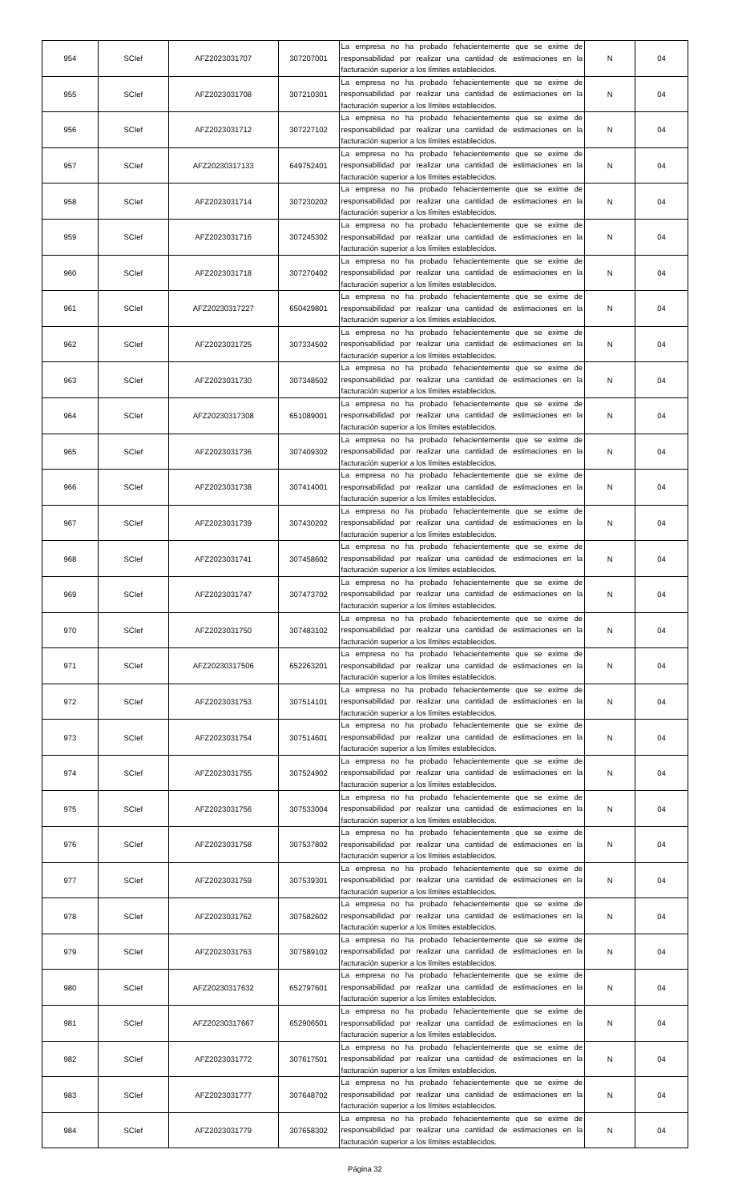| 954 | SCIef | AFZ2023031707 | 307207001 | La empresa no ha probado fehacientemente que se exime de responsabilidad por realizar una cantidad de estimaciones en la facturación superior a los límites establecidos. | N | 04 |
| 955 | SCIef | AFZ2023031708 | 307210301 | La empresa no ha probado fehacientemente que se exime de responsabilidad por realizar una cantidad de estimaciones en la facturación superior a los límites establecidos. | N | 04 |
| 956 | SCIef | AFZ2023031712 | 307227102 | La empresa no ha probado fehacientemente que se exime de responsabilidad por realizar una cantidad de estimaciones en la facturación superior a los límites establecidos. | N | 04 |
| 957 | SCIef | AFZ20230317133 | 649752401 | La empresa no ha probado fehacientemente que se exime de responsabilidad por realizar una cantidad de estimaciones en la facturación superior a los límites establecidos. | N | 04 |
| 958 | SCIef | AFZ2023031714 | 307230202 | La empresa no ha probado fehacientemente que se exime de responsabilidad por realizar una cantidad de estimaciones en la facturación superior a los límites establecidos. | N | 04 |
| 959 | SCIef | AFZ2023031716 | 307245302 | La empresa no ha probado fehacientemente que se exime de responsabilidad por realizar una cantidad de estimaciones en la facturación superior a los límites establecidos. | N | 04 |
| 960 | SCIef | AFZ2023031718 | 307270402 | La empresa no ha probado fehacientemente que se exime de responsabilidad por realizar una cantidad de estimaciones en la facturación superior a los límites establecidos. | N | 04 |
| 961 | SCIef | AFZ20230317227 | 650429801 | La empresa no ha probado fehacientemente que se exime de responsabilidad por realizar una cantidad de estimaciones en la facturación superior a los límites establecidos. | N | 04 |
| 962 | SCIef | AFZ2023031725 | 307334502 | La empresa no ha probado fehacientemente que se exime de responsabilidad por realizar una cantidad de estimaciones en la facturación superior a los límites establecidos. | N | 04 |
| 963 | SCIef | AFZ2023031730 | 307348502 | La empresa no ha probado fehacientemente que se exime de responsabilidad por realizar una cantidad de estimaciones en la facturación superior a los límites establecidos. | N | 04 |
| 964 | SCIef | AFZ20230317308 | 651089001 | La empresa no ha probado fehacientemente que se exime de responsabilidad por realizar una cantidad de estimaciones en la facturación superior a los límites establecidos. | N | 04 |
| 965 | SCIef | AFZ2023031736 | 307409302 | La empresa no ha probado fehacientemente que se exime de responsabilidad por realizar una cantidad de estimaciones en la facturación superior a los límites establecidos. | N | 04 |
| 966 | SCIef | AFZ2023031738 | 307414001 | La empresa no ha probado fehacientemente que se exime de responsabilidad por realizar una cantidad de estimaciones en la facturación superior a los límites establecidos. | N | 04 |
| 967 | SCIef | AFZ2023031739 | 307430202 | La empresa no ha probado fehacientemente que se exime de responsabilidad por realizar una cantidad de estimaciones en la facturación superior a los límites establecidos. | N | 04 |
| 968 | SCIef | AFZ2023031741 | 307458602 | La empresa no ha probado fehacientemente que se exime de responsabilidad por realizar una cantidad de estimaciones en la facturación superior a los límites establecidos. | N | 04 |
| 969 | SCIef | AFZ2023031747 | 307473702 | La empresa no ha probado fehacientemente que se exime de responsabilidad por realizar una cantidad de estimaciones en la facturación superior a los límites establecidos. | N | 04 |
| 970 | SCIef | AFZ2023031750 | 307483102 | La empresa no ha probado fehacientemente que se exime de responsabilidad por realizar una cantidad de estimaciones en la facturación superior a los límites establecidos. | N | 04 |
| 971 | SCIef | AFZ20230317506 | 652263201 | La empresa no ha probado fehacientemente que se exime de responsabilidad por realizar una cantidad de estimaciones en la facturación superior a los límites establecidos. | N | 04 |
| 972 | SCIef | AFZ2023031753 | 307514101 | La empresa no ha probado fehacientemente que se exime de responsabilidad por realizar una cantidad de estimaciones en la facturación superior a los límites establecidos. | N | 04 |
| 973 | SCIef | AFZ2023031754 | 307514601 | La empresa no ha probado fehacientemente que se exime de responsabilidad por realizar una cantidad de estimaciones en la facturación superior a los límites establecidos. | N | 04 |
| 974 | SCIef | AFZ2023031755 | 307524902 | La empresa no ha probado fehacientemente que se exime de responsabilidad por realizar una cantidad de estimaciones en la facturación superior a los límites establecidos. | N | 04 |
| 975 | SCIef | AFZ2023031756 | 307533004 | La empresa no ha probado fehacientemente que se exime de responsabilidad por realizar una cantidad de estimaciones en la facturación superior a los límites establecidos. | N | 04 |
| 976 | SCIef | AFZ2023031758 | 307537802 | La empresa no ha probado fehacientemente que se exime de responsabilidad por realizar una cantidad de estimaciones en la facturación superior a los límites establecidos. | N | 04 |
| 977 | SCIef | AFZ2023031759 | 307539301 | La empresa no ha probado fehacientemente que se exime de responsabilidad por realizar una cantidad de estimaciones en la facturación superior a los límites establecidos. | N | 04 |
| 978 | SCIef | AFZ2023031762 | 307582602 | La empresa no ha probado fehacientemente que se exime de responsabilidad por realizar una cantidad de estimaciones en la facturación superior a los límites establecidos. | N | 04 |
| 979 | SCIef | AFZ2023031763 | 307589102 | La empresa no ha probado fehacientemente que se exime de responsabilidad por realizar una cantidad de estimaciones en la facturación superior a los límites establecidos. | N | 04 |
| 980 | SCIef | AFZ20230317632 | 652797601 | La empresa no ha probado fehacientemente que se exime de responsabilidad por realizar una cantidad de estimaciones en la facturación superior a los límites establecidos. | N | 04 |
| 981 | SCIef | AFZ20230317667 | 652906501 | La empresa no ha probado fehacientemente que se exime de responsabilidad por realizar una cantidad de estimaciones en la facturación superior a los límites establecidos. | N | 04 |
| 982 | SCIef | AFZ2023031772 | 307617501 | La empresa no ha probado fehacientemente que se exime de responsabilidad por realizar una cantidad de estimaciones en la facturación superior a los límites establecidos. | N | 04 |
| 983 | SCIef | AFZ2023031777 | 307648702 | La empresa no ha probado fehacientemente que se exime de responsabilidad por realizar una cantidad de estimaciones en la facturación superior a los límites establecidos. | N | 04 |
| 984 | SCIef | AFZ2023031779 | 307658302 | La empresa no ha probado fehacientemente que se exime de responsabilidad por realizar una cantidad de estimaciones en la facturación superior a los límites establecidos. | N | 04 |
Página 32